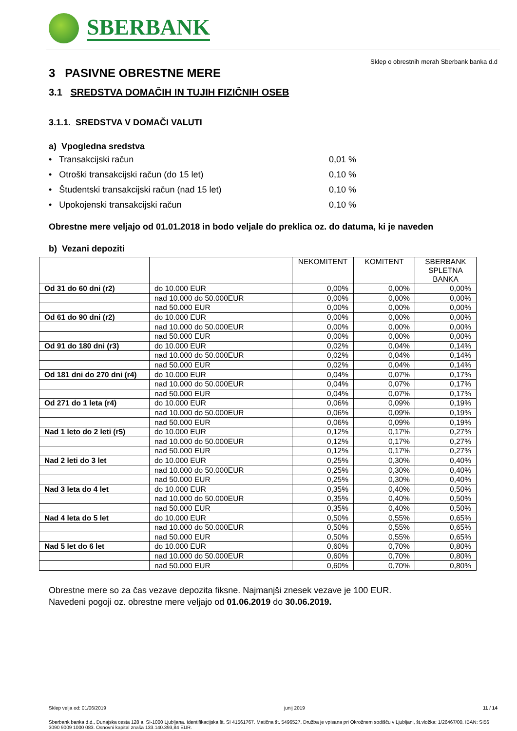SBERBANK
Sklep o obrestnih merah Sberbank banka d.d
3 PASIVNE OBRESTNE MERE
3.1 SREDSTVA DOMAČIH IN TUJIH FIZIČNIH OSEB
3.1.1. SREDSTVA V DOMAČI VALUTI
a) Vpogledna sredstva
• Transakcijski račun 0,01 %
• Otroški transakcijski račun (do 15 let) 0,10 %
• Študentski transakcijski račun (nad 15 let) 0,10 %
• Upokojenski transakcijski račun 0,10 %
Obrestne mere veljajo od 01.01.2018 in bodo veljale do preklica oz. do datuma, ki je naveden
b) Vezani depoziti
| | | NEKOMITENT | KOMITENT | SBERBANK SPLETNA BANKA |
| --- | --- | --- | --- | --- |
| Od 31 do 60 dni (r2) | do 10.000 EUR | 0,00% | 0,00% | 0,00% |
| | nad 10.000 do 50.000EUR | 0,00% | 0,00% | 0,00% |
| | nad 50.000 EUR | 0,00% | 0,00% | 0,00% |
| Od 61 do 90 dni (r2) | do 10.000 EUR | 0,00% | 0,00% | 0,00% |
| | nad 10.000 do 50.000EUR | 0,00% | 0,00% | 0,00% |
| | nad 50.000 EUR | 0,00% | 0,00% | 0,00% |
| Od 91 do 180 dni (r3) | do 10.000 EUR | 0,02% | 0,04% | 0,14% |
| | nad 10.000 do 50.000EUR | 0,02% | 0,04% | 0,14% |
| | nad 50.000 EUR | 0,02% | 0,04% | 0,14% |
| Od 181 dni do 270 dni (r4) | do 10.000 EUR | 0,04% | 0,07% | 0,17% |
| | nad 10.000 do 50.000EUR | 0,04% | 0,07% | 0,17% |
| | nad 50.000 EUR | 0,04% | 0,07% | 0,17% |
| Od 271 do 1 leta (r4) | do 10.000 EUR | 0,06% | 0,09% | 0,19% |
| | nad 10.000 do 50.000EUR | 0,06% | 0,09% | 0,19% |
| | nad 50.000 EUR | 0,06% | 0,09% | 0,19% |
| Nad 1 leto do 2 leti (r5) | do 10.000 EUR | 0,12% | 0,17% | 0,27% |
| | nad 10.000 do 50.000EUR | 0,12% | 0,17% | 0,27% |
| | nad 50.000 EUR | 0,12% | 0,17% | 0,27% |
| Nad 2 leti do 3 let | do 10.000 EUR | 0,25% | 0,30% | 0,40% |
| | nad 10.000 do 50.000EUR | 0,25% | 0,30% | 0,40% |
| | nad 50.000 EUR | 0,25% | 0,30% | 0,40% |
| Nad 3 leta do 4 let | do 10.000 EUR | 0,35% | 0,40% | 0,50% |
| | nad 10.000 do 50.000EUR | 0,35% | 0,40% | 0,50% |
| | nad 50.000 EUR | 0,35% | 0,40% | 0,50% |
| Nad 4 leta do 5 let | do 10.000 EUR | 0,50% | 0,55% | 0,65% |
| | nad 10.000 do 50.000EUR | 0,50% | 0,55% | 0,65% |
| | nad 50.000 EUR | 0,50% | 0,55% | 0,65% |
| Nad 5 let do 6 let | do 10.000 EUR | 0,60% | 0,70% | 0,80% |
| | nad 10.000 do 50.000EUR | 0,60% | 0,70% | 0,80% |
| | nad 50.000 EUR | 0,60% | 0,70% | 0,80% |
Obrestne mere so za čas vezave depozita fiksne. Najmanjši znesek vezave je 100 EUR.
Navedeni pogoji oz. obrestne mere veljajo od 01.06.2019 do 30.06.2019.
Sklep velja od: 01/06/2019 junij 2019 11 / 14
Sberbank banka d.d., Dunajska cesta 128 a, SI-1000 Ljubljana. Identifikacijska št. SI 41561767. Matična št. 5496527. Družba je vpisana pri Okrožnem sodišču v Ljubljani, št.vložka: 1/26467/00. IBAN: SI56 3090 9009 1000 083. Osnovni kapital znaša 133.140.393,84 EUR.